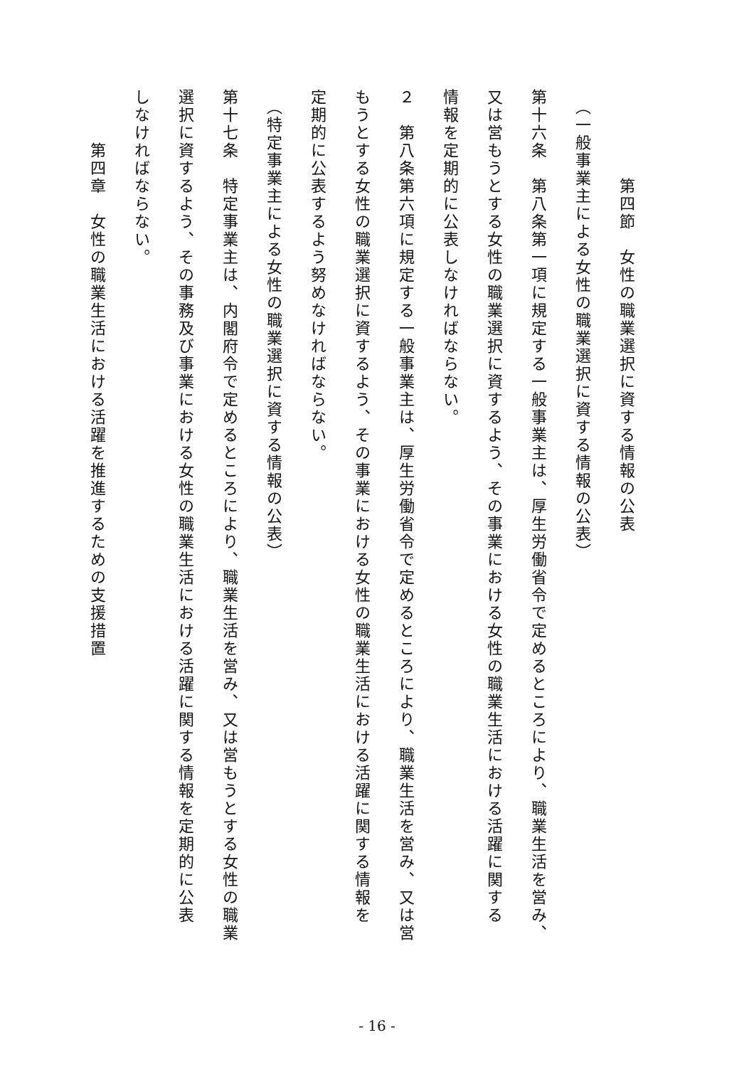第四節　女性の職業選択に資する情報の公表
　（一般事業主による女性の職業選択に資する情報の公表）
第十六条　第八条第一項に規定する一般事業主は、厚生労働省令で定めるところにより、職業生活を営み、
又は営もうとする女性の職業選択に資するよう、その事業における女性の職業生活における活躍に関する
情報を定期的に公表しなければならない。
２　第八条第六項に規定する一般事業主は、厚生労働省令で定めるところにより、職業生活を営み、又は営
もうとする女性の職業選択に資するよう、その事業における女性の職業生活における活躍に関する情報を
定期的に公表するよう努めなければならない。
　（特定事業主による女性の職業選択に資する情報の公表）
第十七条　特定事業主は、内閣府令で定めるところにより、職業生活を営み、又は営もうとする女性の職業
選択に資するよう、その事務及び事業における女性の職業生活における活躍に関する情報を定期的に公表
しなければならない。
　　　第四章　女性の職業生活における活躍を推進するための支援措置
- 16 -